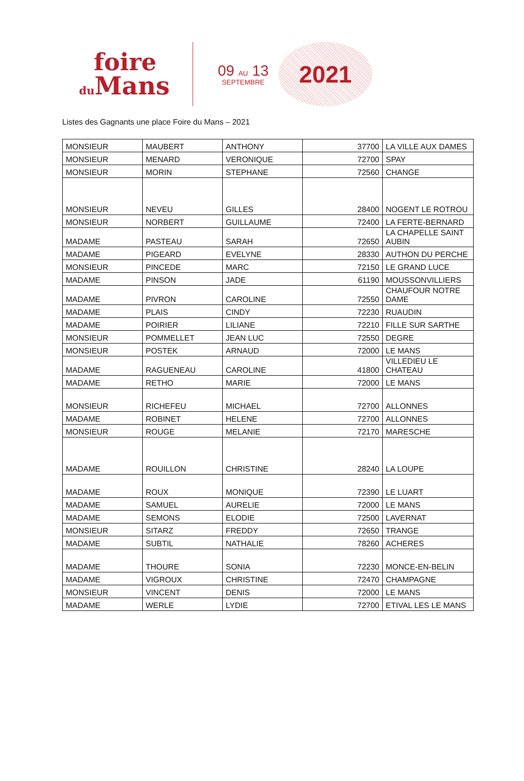foire
du Mans
09 AU 13
SEPTEMBRE
2021
Listes des Gagnants une place Foire du Mans – 2021
| MONSIEUR | MAUBERT | ANTHONY | 37700 | LA VILLE AUX DAMES |
| MONSIEUR | MENARD | VERONIQUE | 72700 | SPAY |
| MONSIEUR | MORIN | STEPHANE | 72560 | CHANGE |
| MONSIEUR | NEVEU | GILLES | 28400 | NOGENT LE ROTROU |
| MONSIEUR | NORBERT | GUILLAUME | 72400 | LA FERTE-BERNARD |
| MADAME | PASTEAU | SARAH | 72650 | LA CHAPELLE SAINT AUBIN |
| MADAME | PIGEARD | EVELYNE | 28330 | AUTHON DU PERCHE |
| MONSIEUR | PINCEDE | MARC | 72150 | LE GRAND LUCE |
| MADAME | PINSON | JADE | 61190 | MOUSSONVILLIERS |
| MADAME | PIVRON | CAROLINE | 72550 | CHAUFOUR NOTRE DAME |
| MADAME | PLAIS | CINDY | 72230 | RUAUDIN |
| MADAME | POIRIER | LILIANE | 72210 | FILLE SUR SARTHE |
| MONSIEUR | POMMELLET | JEAN LUC | 72550 | DEGRE |
| MONSIEUR | POSTEK | ARNAUD | 72000 | LE MANS |
| MADAME | RAGUENEAU | CAROLINE | 41800 | VILLEDIEU LE CHATEAU |
| MADAME | RETHO | MARIE | 72000 | LE MANS |
| MONSIEUR | RICHEFEU | MICHAEL | 72700 | ALLONNES |
| MADAME | ROBINET | HELENE | 72700 | ALLONNES |
| MONSIEUR | ROUGE | MELANIE | 72170 | MARESCHE |
| MADAME | ROUILLON | CHRISTINE | 28240 | LA LOUPE |
| MADAME | ROUX | MONIQUE | 72390 | LE LUART |
| MADAME | SAMUEL | AURELIE | 72000 | LE MANS |
| MADAME | SEMONS | ELODIE | 72500 | LAVERNAT |
| MONSIEUR | SITARZ | FREDDY | 72650 | TRANGE |
| MADAME | SUBTIL | NATHALIE | 78260 | ACHERES |
| MADAME | THOURE | SONIA | 72230 | MONCE-EN-BELIN |
| MADAME | VIGROUX | CHRISTINE | 72470 | CHAMPAGNE |
| MONSIEUR | VINCENT | DENIS | 72000 | LE MANS |
| MADAME | WERLE | LYDIE | 72700 | ETIVAL LES LE MANS |